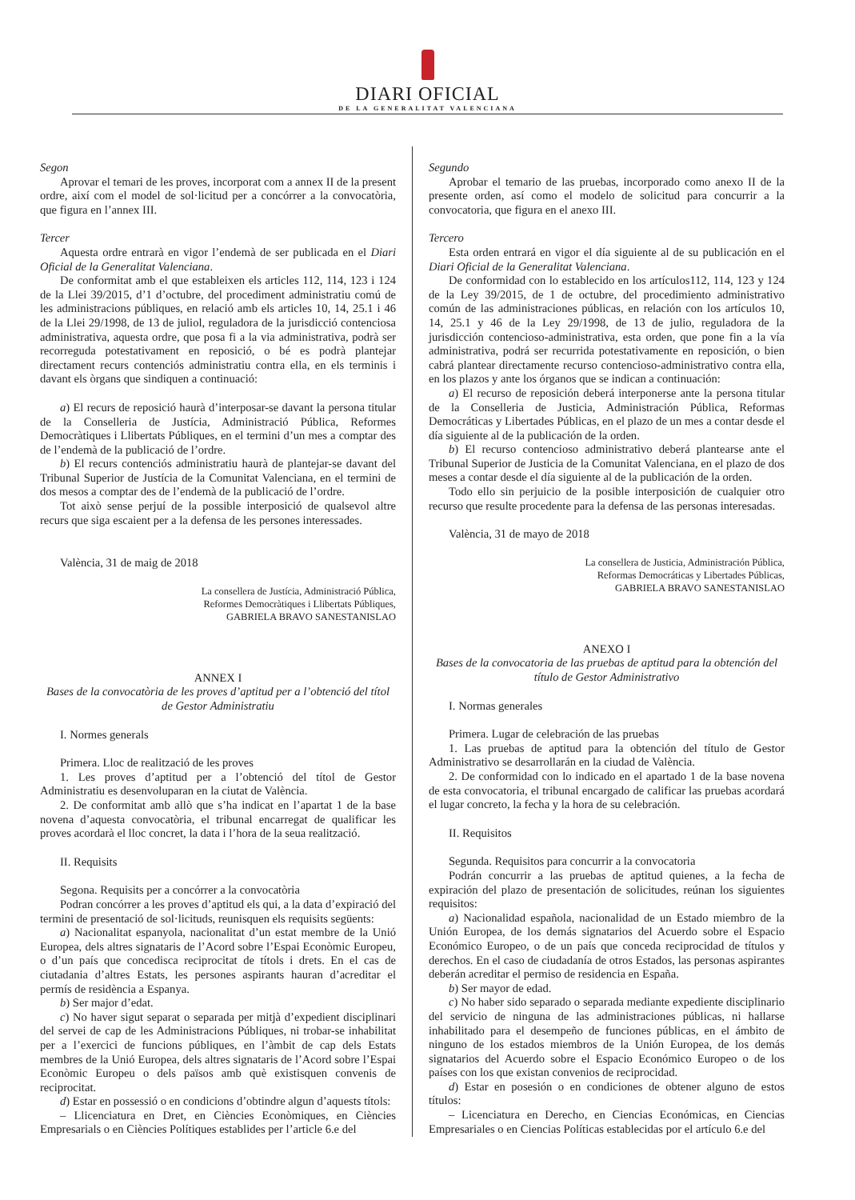DIARI OFICIAL
DE LA GENERALITAT VALENCIANA
Segon
Aprovar el temari de les proves, incorporat com a annex II de la present ordre, així com el model de sol·licitud per a concórrer a la convocatòria, que figura en l’annex III.
Tercer
Aquesta ordre entrarà en vigor l’endemà de ser publicada en el Diari Oficial de la Generalitat Valenciana.
De conformitat amb el que estableixen els articles 112, 114, 123 i 124 de la Llei 39/2015, d’1 d’octubre, del procediment administratiu comú de les administracions públiques, en relació amb els articles 10, 14, 25.1 i 46 de la Llei 29/1998, de 13 de juliol, reguladora de la jurisdicció contenciosa administrativa, aquesta ordre, que posa fi a la via administrativa, podrà ser recorreguda potestativament en reposició, o bé es podrà plantejar directament recurs contenciós administratiu contra ella, en els terminis i davant els òrgans que sindiquen a continuació:
a) El recurs de reposició haurà d’interposar-se davant la persona titular de la Conselleria de Justícia, Administració Pública, Reformes Democràtiques i Llibertats Públiques, en el termini d’un mes a comptar des de l’endemà de la publicació de l’ordre.
b) El recurs contenciós administratiu haurà de plantejar-se davant del Tribunal Superior de Justícia de la Comunitat Valenciana, en el termini de dos mesos a comptar des de l’endemà de la publicació de l’ordre.
Tot això sense perjuí de la possible interposició de qualsevol altre recurs que siga escaient per a la defensa de les persones interessades.
València, 31 de maig de 2018
La consellera de Justícia, Administració Pública,
Reformes Democràtiques i Llibertats Públiques,
GABRIELA BRAVO SANESTANISLAO
ANNEX I
Bases de la convocatòria de les proves d’aptitud per a l’obtenció del títol de Gestor Administratiu
I. Normes generals
Primera. Lloc de realització de les proves
1. Les proves d’aptitud per a l’obtenció del títol de Gestor Administratiu es desenvoluparan en la ciutat de València.
2. De conformitat amb allò que s’ha indicat en l’apartat 1 de la base novena d’aquesta convocatòria, el tribunal encarregat de qualificar les proves acordarà el lloc concret, la data i l’hora de la seua realització.
II. Requisits
Segona. Requisits per a concórrer a la convocatòria
Podran concórrer a les proves d’aptitud els qui, a la data d’expiració del termini de presentació de sol·licituds, reunisquen els requisits següents:
a) Nacionalitat espanyola, nacionalitat d’un estat membre de la Unió Europea, dels altres signataris de l’Acord sobre l’Espai Econòmic Europeu, o d’un país que concedisca reciprocitat de títols i drets. En el cas de ciutadania d’altres Estats, les persones aspirants hauran d’acreditar el permís de residència a Espanya.
b) Ser major d’edat.
c) No haver sigut separat o separada per mitjà d’expedient disciplinari del servei de cap de les Administracions Públiques, ni trobar-se inhabilitat per a l’exercici de funcions públiques, en l’àmbit de cap dels Estats membres de la Unió Europea, dels altres signataris de l’Acord sobre l’Espai Econòmic Europeu o dels països amb què existisquen convenis de reciprocitat.
d) Estar en possessió o en condicions d’obtindre algun d’aquests títols:
– Llicenciatura en Dret, en Ciències Econòmiques, en Ciències Empresarials o en Ciències Polítiques establides per l’article 6.e del
Segundo
Aprobar el temario de las pruebas, incorporado como anexo II de la presente orden, así como el modelo de solicitud para concurrir a la convocatoria, que figura en el anexo III.
Tercero
Esta orden entrará en vigor el día siguiente al de su publicación en el Diari Oficial de la Generalitat Valenciana.
De conformidad con lo establecido en los artículos112, 114, 123 y 124 de la Ley 39/2015, de 1 de octubre, del procedimiento administrativo común de las administraciones públicas, en relación con los artículos 10, 14, 25.1 y 46 de la Ley 29/1998, de 13 de julio, reguladora de la jurisdicción contencioso-administrativa, esta orden, que pone fin a la vía administrativa, podrá ser recurrida potestativamente en reposición, o bien cabrá plantear directamente recurso contencioso-administrativo contra ella, en los plazos y ante los órganos que se indican a continuación:
a) El recurso de reposición deberá interponerse ante la persona titular de la Conselleria de Justicia, Administración Pública, Reformas Democráticas y Libertades Públicas, en el plazo de un mes a contar desde el día siguiente al de la publicación de la orden.
b) El recurso contencioso administrativo deberá plantearse ante el Tribunal Superior de Justicia de la Comunitat Valenciana, en el plazo de dos meses a contar desde el día siguiente al de la publicación de la orden.
Todo ello sin perjuicio de la posible interposición de cualquier otro recurso que resulte procedente para la defensa de las personas interesadas.
València, 31 de mayo de 2018
La consellera de Justicia, Administración Pública,
Reformas Democráticas y Libertades Públicas,
GABRIELA BRAVO SANESTANISLAO
ANEXO I
Bases de la convocatoria de las pruebas de aptitud para la obtención del título de Gestor Administrativo
I. Normas generales
Primera. Lugar de celebración de las pruebas
1. Las pruebas de aptitud para la obtención del título de Gestor Administrativo se desarrollarán en la ciudad de València.
2. De conformidad con lo indicado en el apartado 1 de la base novena de esta convocatoria, el tribunal encargado de calificar las pruebas acordará el lugar concreto, la fecha y la hora de su celebración.
II. Requisitos
Segunda. Requisitos para concurrir a la convocatoria
Podrán concurrir a las pruebas de aptitud quienes, a la fecha de expiración del plazo de presentación de solicitudes, reúnan los siguientes requisitos:
a) Nacionalidad española, nacionalidad de un Estado miembro de la Unión Europea, de los demás signatarios del Acuerdo sobre el Espacio Económico Europeo, o de un país que conceda reciprocidad de títulos y derechos. En el caso de ciudadanía de otros Estados, las personas aspirantes deberán acreditar el permiso de residencia en España.
b) Ser mayor de edad.
c) No haber sido separado o separada mediante expediente disciplinario del servicio de ninguna de las administraciones públicas, ni hallarse inhabilitado para el desempeño de funciones públicas, en el ámbito de ninguno de los estados miembros de la Unión Europea, de los demás signatarios del Acuerdo sobre el Espacio Económico Europeo o de los países con los que existan convenios de reciprocidad.
d) Estar en posesión o en condiciones de obtener alguno de estos títulos:
– Licenciatura en Derecho, en Ciencias Económicas, en Ciencias Empresariales o en Ciencias Políticas establecidas por el artículo 6.e del